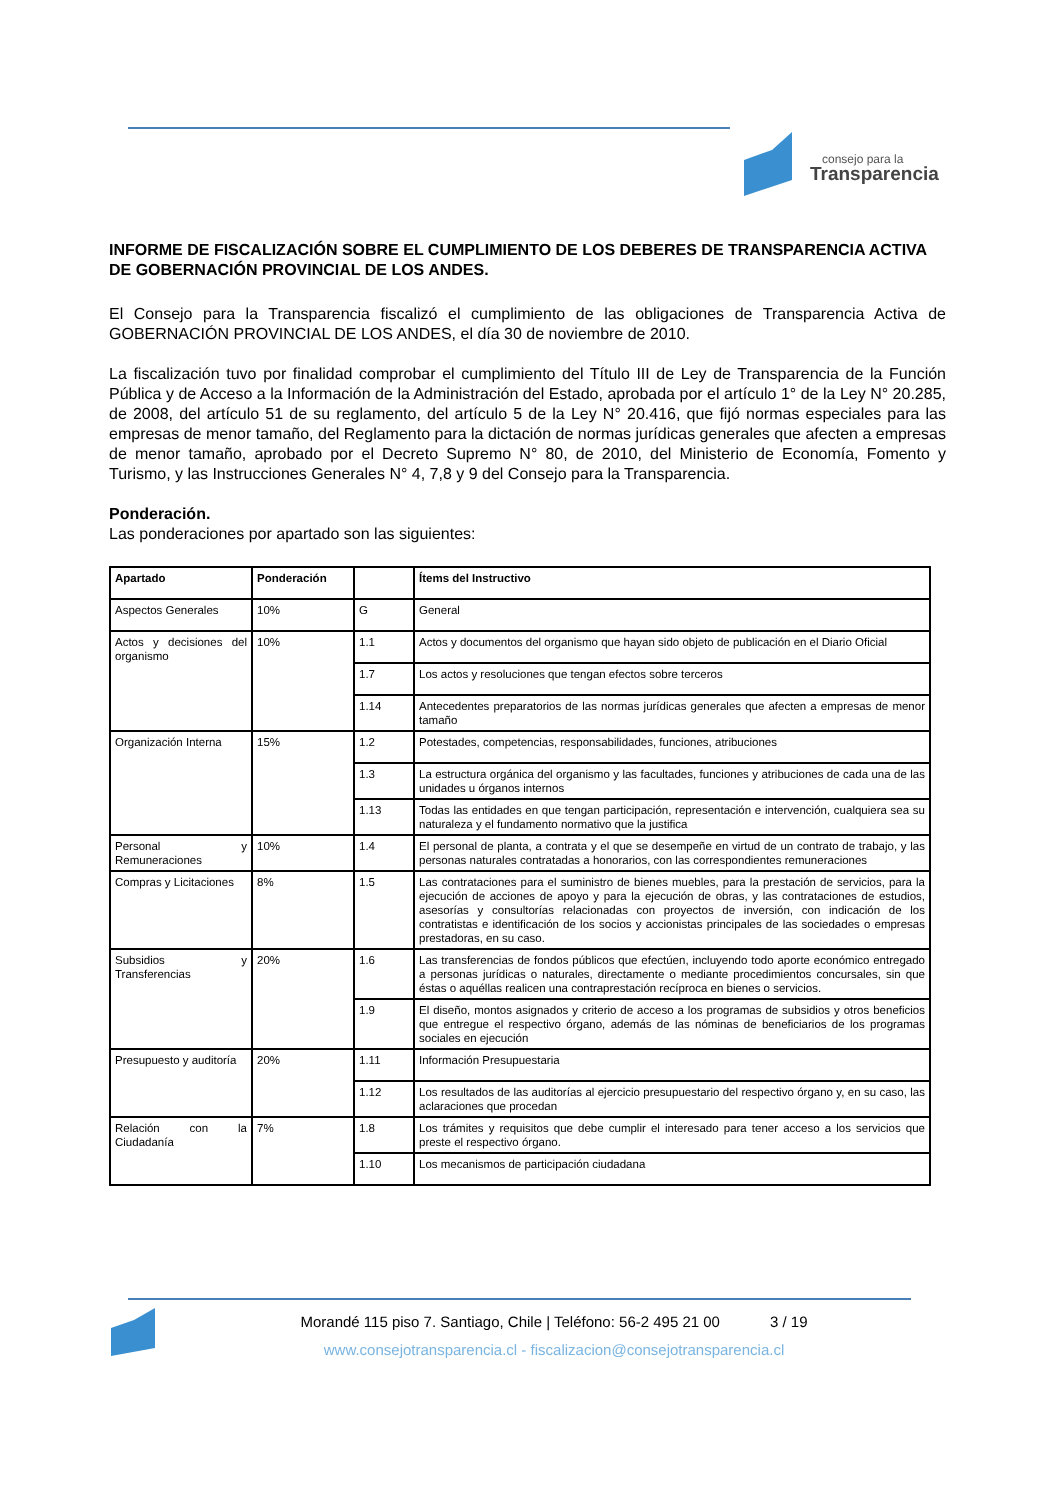consejo para la
Transparencia
INFORME DE FISCALIZACIÓN SOBRE EL CUMPLIMIENTO DE LOS DEBERES DE TRANSPARENCIA ACTIVA DE GOBERNACIÓN PROVINCIAL DE LOS ANDES.
El Consejo para la Transparencia fiscalizó el cumplimiento de las obligaciones de Transparencia Activa de GOBERNACIÓN PROVINCIAL DE LOS ANDES, el día 30 de noviembre de 2010.
La fiscalización tuvo por finalidad comprobar el cumplimiento del Título III de Ley de Transparencia de la Función Pública y de Acceso a la Información de la Administración del Estado, aprobada por el artículo 1° de la Ley N° 20.285, de 2008, del artículo 51 de su reglamento, del artículo 5 de la Ley N° 20.416, que fijó normas especiales para las empresas de menor tamaño, del Reglamento para la dictación de normas jurídicas generales que afecten a empresas de menor tamaño, aprobado por el Decreto Supremo N° 80, de 2010, del Ministerio de Economía, Fomento y Turismo, y las Instrucciones Generales N° 4, 7,8 y 9 del Consejo para la Transparencia.
Ponderación.
Las ponderaciones por apartado son las siguientes:
| Apartado | Ponderación | | Ítems del Instructivo |
| --- | --- | --- | --- |
| Aspectos Generales | 10% | G | General |
| Actos y decisiones del organismo | 10% | 1.1 | Actos y documentos del organismo que hayan sido objeto de publicación en el Diario Oficial |
| | | 1.7 | Los actos y resoluciones que tengan efectos sobre terceros |
| | | 1.14 | Antecedentes preparatorios de las normas jurídicas generales que afecten a empresas de menor tamaño |
| Organización Interna | 15% | 1.2 | Potestades, competencias, responsabilidades, funciones, atribuciones |
| | | 1.3 | La estructura orgánica del organismo y las facultades, funciones y atribuciones de cada una de las unidades u órganos internos |
| | | 1.13 | Todas las entidades en que tengan participación, representación e intervención, cualquiera sea su naturaleza y el fundamento normativo que la justifica |
| Personal y Remuneraciones | 10% | 1.4 | El personal de planta, a contrata y el que se desempeñe en virtud de un contrato de trabajo, y las personas naturales contratadas a honorarios, con las correspondientes remuneraciones |
| Compras y Licitaciones | 8% | 1.5 | Las contrataciones para el suministro de bienes muebles, para la prestación de servicios, para la ejecución de acciones de apoyo y para la ejecución de obras, y las contrataciones de estudios, asesorías y consultorías relacionadas con proyectos de inversión, con indicación de los contratistas e identificación de los socios y accionistas principales de las sociedades o empresas prestadoras, en su caso. |
| Subsidios y Transferencias | 20% | 1.6 | Las transferencias de fondos públicos que efectúen, incluyendo todo aporte económico entregado a personas jurídicas o naturales, directamente o mediante procedimientos concursales, sin que éstas o aquéllas realicen una contraprestación recíproca en bienes o servicios. |
| | | 1.9 | El diseño, montos asignados y criterio de acceso a los programas de subsidios y otros beneficios que entregue el respectivo órgano, además de las nóminas de beneficiarios de los programas sociales en ejecución |
| Presupuesto y auditoría | 20% | 1.11 | Información Presupuestaria |
| | | 1.12 | Los resultados de las auditorías al ejercicio presupuestario del respectivo órgano y, en su caso, las aclaraciones que procedan |
| Relación con la Ciudadanía | 7% | 1.8 | Los trámites y requisitos que debe cumplir el interesado para tener acceso a los servicios que preste el respectivo órgano. |
| | | 1.10 | Los mecanismos de participación ciudadana |
Morandé 115 piso 7. Santiago, Chile | Teléfono: 56-2 495 21 00 3 / 19
www.consejotransparencia.cl - fiscalizacion@consejotransparencia.cl